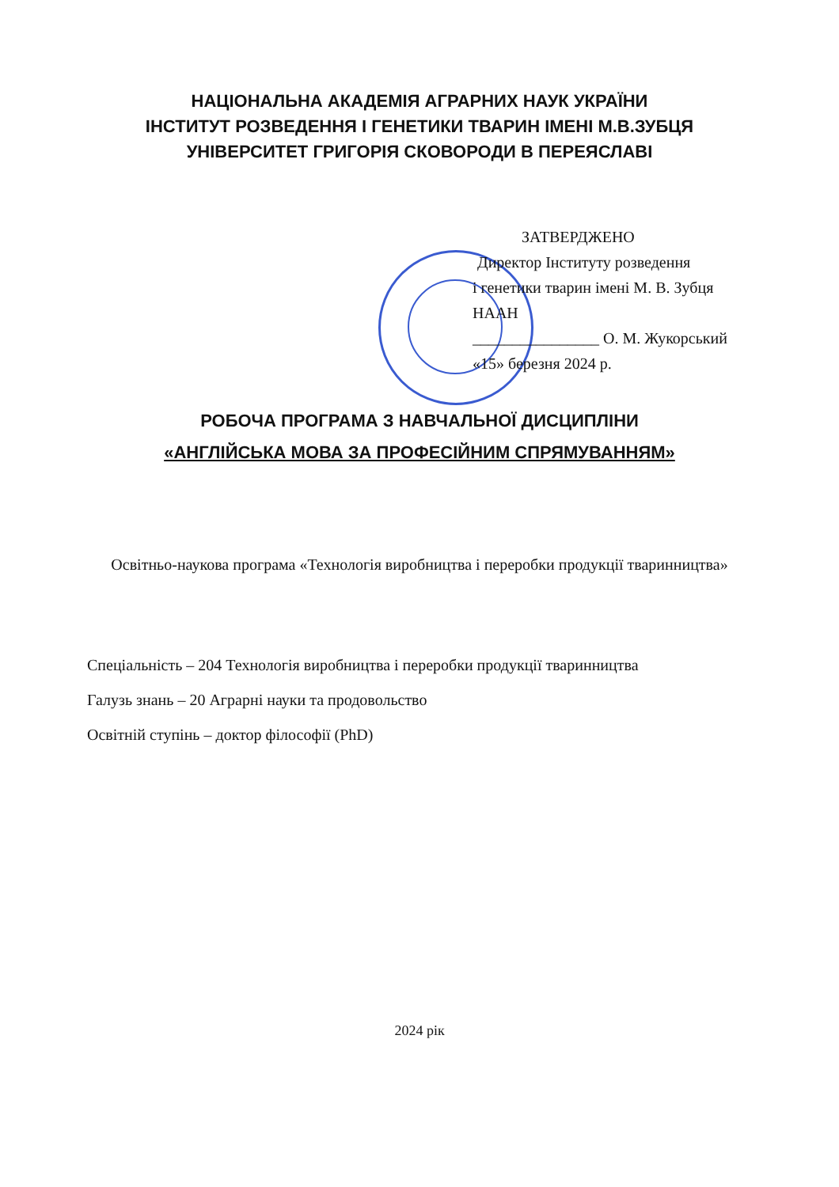НАЦІОНАЛЬНА АКАДЕМІЯ АГРАРНИХ НАУК УКРАЇНИ
ІНСТИТУТ РОЗВЕДЕННЯ І ГЕНЕТИКИ ТВАРИН ІМЕНІ М.В.ЗУБЦЯ
УНІВЕРСИТЕТ ГРИГОРІЯ СКОВОРОДИ В ПЕРЕЯСЛАВІ
ЗАТВЕРДЖЕНО
Директор Інституту розведення
і генетики тварин імені М. В. Зубця
НААН
________________ О. М. Жукорський
«15» березня 2024 р.
РОБОЧА ПРОГРАМА З НАВЧАЛЬНОЇ ДИСЦИПЛІНИ
«АНГЛІЙСЬКА МОВА ЗА ПРОФЕСІЙНИМ СПРЯМУВАННЯМ»
Освітньо-наукова програма «Технологія виробництва і переробки продукції тваринництва»
Спеціальність – 204 Технологія виробництва і переробки продукції тваринництва
Галузь знань – 20 Аграрні науки та продовольство
Освітній ступінь – доктор філософії (PhD)
2024 рік